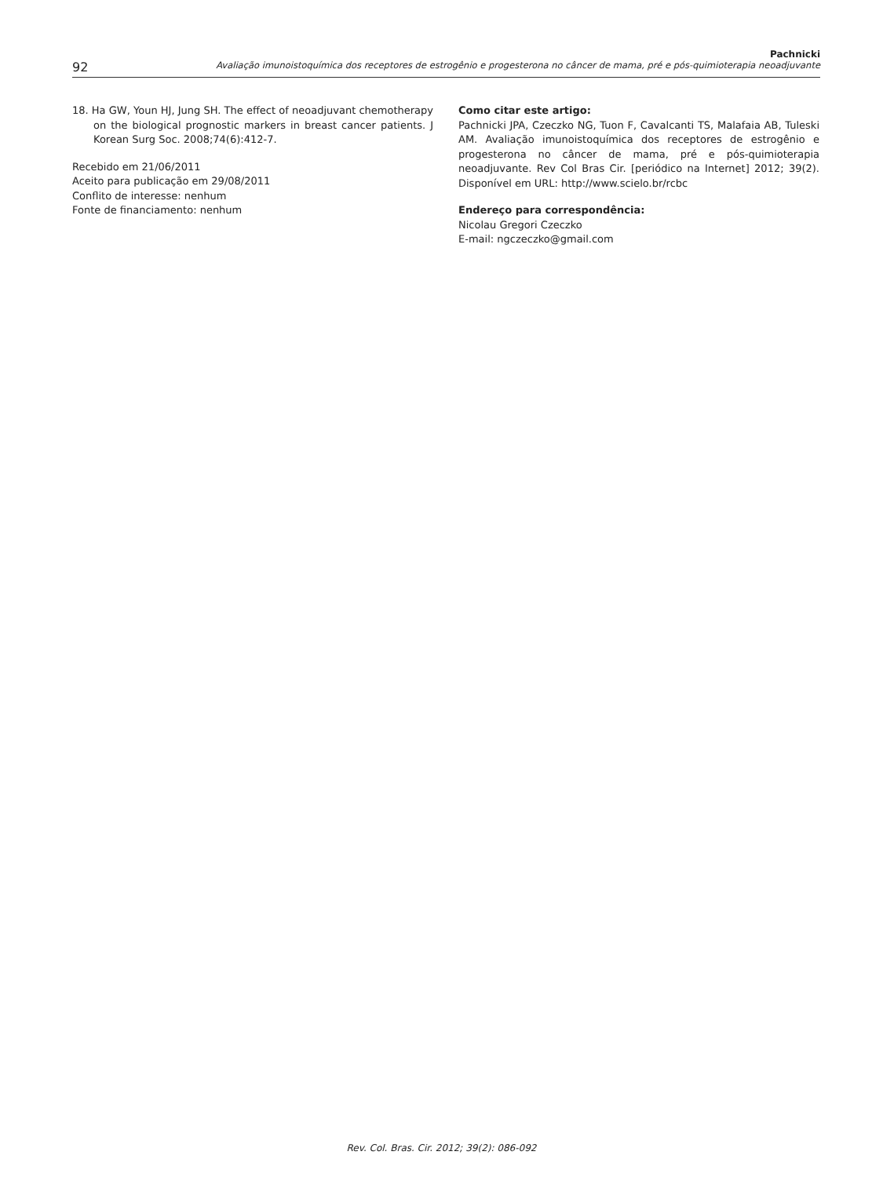92
Pachnicki
Avaliação imunoistoquímica dos receptores de estrogênio e progesterona no câncer de mama, pré e pós-quimioterapia neoadjuvante
18. Ha GW, Youn HJ, Jung SH. The effect of neoadjuvant chemotherapy on the biological prognostic markers in breast cancer patients. J Korean Surg Soc. 2008;74(6):412-7.
Recebido em 21/06/2011
Aceito para publicação em 29/08/2011
Conflito de interesse: nenhum
Fonte de financiamento: nenhum
Como citar este artigo:
Pachnicki JPA, Czeczko NG, Tuon F, Cavalcanti TS, Malafaia AB, Tuleski AM. Avaliação imunoistoquímica dos receptores de estrogênio e progesterona no câncer de mama, pré e pós-quimioterapia neoadjuvante. Rev Col Bras Cir. [periódico na Internet] 2012; 39(2). Disponível em URL: http://www.scielo.br/rcbc
Endereço para correspondência:
Nicolau Gregori Czeczko
E-mail: ngczeczko@gmail.com
Rev. Col. Bras. Cir. 2012; 39(2): 086-092